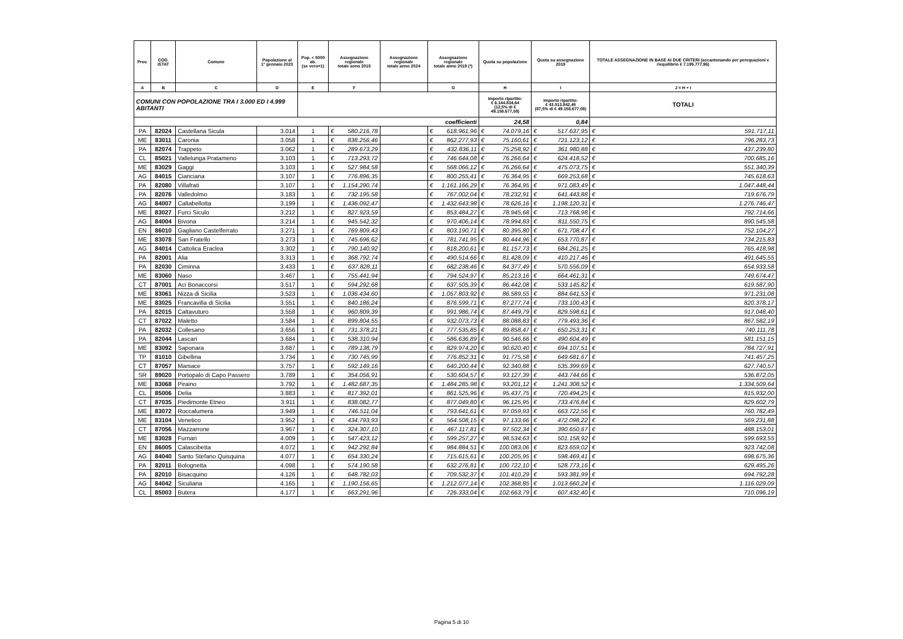| Prov. | COD. ISTAT | Comune | Popolazione al 1° gennaio 2023 | Pop. < 5000 ab. (se vero=1) | Assegnazione regionale totale anno 2015 | | Assegnazione regionale totale anno 2024 | Assegnazione regionale totale anno 2019 (*) | | Quota su popolazione | | Quota su assegnazione 2019 | | TOTALE ASSEGNAZIONE IN BASE AI DUE CRITERI (accantonando per perequazioni e riequilibrio € 7.195.777,96) | |
| --- | --- | --- | --- | --- | --- | --- | --- | --- | --- | --- | --- | --- | --- | --- | --- |
| A | B | C | D | E | F | | | G | | H | | I | | J = H + I | |
| COMUNI CON POPOLAZIONE TRA I 3.000 ED I 4.999 ABITANTI | | | | | | | | | | Importo ripartito: € 6.144.834,64 (12,5% di € 49.158.677,08) | | Importo ripartito: € 43.013.842,45 (87,5% di € 49.158.677,08) | | TOTALI | |
| coefficienti | | | | | | | | | | 24,58 | | 0,84 | | | |
| PA | 82024 | Castellana Sicula | 3.014 | 1 | € | 580.216,78 | | € | 618.961,96 | € | 74.079,16 | € | 517.637,95 | € | 591.717,11 |
| ME | 83011 | Caronia | 3.058 | 1 | € | 838.256,46 | | € | 862.277,93 | € | 75.160,61 | € | 721.123,12 | € | 796.283,73 |
| PA | 82074 | Trappeto | 3.062 | 1 | € | 289.673,29 | | € | 432.836,11 | € | 75.258,92 | € | 361.980,88 | € | 437.239,80 |
| CL | 85021 | Vallelunga Pratameno | 3.103 | 1 | € | 713.293,72 | | € | 746.644,08 | € | 76.266,64 | € | 624.418,52 | € | 700.685,16 |
| ME | 83029 | Gaggi | 3.103 | 1 | € | 527.984,58 | | € | 568.066,12 | € | 76.266,64 | € | 475.073,75 | € | 551.340,39 |
| AG | 84015 | Cianciana | 3.107 | 1 | € | 776.896,35 | | € | 800.255,41 | € | 76.364,95 | € | 669.253,68 | € | 745.618,63 |
| PA | 82080 | Villafrati | 3.107 | 1 | € | 1.154.290,74 | | € | 1.161.166,29 | € | 76.364,95 | € | 971.083,49 | € | 1.047.448,44 |
| PA | 82076 | Valledolmo | 3.183 | 1 | € | 732.195,58 | | € | 767.002,04 | € | 78.232,91 | € | 641.443,88 | € | 719.676,79 |
| AG | 84007 | Caltabellotta | 3.199 | 1 | € | 1.436.092,47 | | € | 1.432.643,98 | € | 78.626,16 | € | 1.198.120,31 | € | 1.276.746,47 |
| ME | 83027 | Furci Siculo | 3.212 | 1 | € | 827.923,59 | | € | 853.484,27 | € | 78.945,68 | € | 713.768,98 | € | 792.714,66 |
| AG | 84004 | Bivona | 3.214 | 1 | € | 945.542,32 | | € | 970.406,14 | € | 78.994,83 | € | 811.550,75 | € | 890.545,58 |
| EN | 86010 | Gagliano Castelferrato | 3.271 | 1 | € | 769.809,43 | | € | 803.190,71 | € | 80.395,80 | € | 671.708,47 | € | 752.104,27 |
| ME | 83078 | San Fratello | 3.273 | 1 | € | 745.696,62 | | € | 781.741,95 | € | 80.444,96 | € | 653.770,87 | € | 734.215,83 |
| AG | 84014 | Cattolica Eraclea | 3.302 | 1 | € | 790.140,92 | | € | 818.200,61 | € | 81.157,73 | € | 684.261,25 | € | 765.418,98 |
| PA | 82001 | Alia | 3.313 | 1 | € | 368.792,74 | | € | 490.514,66 | € | 81.428,09 | € | 410.217,46 | € | 491.645,55 |
| PA | 82030 | Ciminna | 3.433 | 1 | € | 637.828,11 | | € | 682.238,46 | € | 84.377,49 | € | 570.556,09 | € | 654.933,58 |
| ME | 83060 | Naso | 3.467 | 1 | € | 755.441,94 | | € | 794.524,97 | € | 85.213,16 | € | 664.461,31 | € | 749.674,47 |
| CT | 87001 | Aci Bonaccorsi | 3.517 | 1 | € | 594.292,68 | | € | 637.505,39 | € | 86.442,08 | € | 533.145,82 | € | 619.587,90 |
| ME | 83061 | Nizza di Sicilia | 3.523 | 1 | € | 1.036.434,60 | | € | 1.057.803,92 | € | 86.589,55 | € | 884.641,53 | € | 971.231,08 |
| ME | 83025 | Francavilla di Sicilia | 3.551 | 1 | € | 840.186,24 | | € | 876.599,71 | € | 87.277,74 | € | 733.100,43 | € | 820.378,17 |
| PA | 82015 | Caltavuturo | 3.558 | 1 | € | 960.809,39 | | € | 991.986,74 | € | 87.449,79 | € | 829.598,61 | € | 917.048,40 |
| CT | 87022 | Maletto | 3.584 | 1 | € | 899.804,55 | | € | 932.073,73 | € | 88.088,83 | € | 779.493,36 | € | 867.582,19 |
| PA | 82032 | Collesano | 3.656 | 1 | € | 731.378,21 | | € | 777.535,85 | € | 89.858,47 | € | 650.253,31 | € | 740.111,78 |
| PA | 82044 | Lascari | 3.684 | 1 | € | 538.310,94 | | € | 586.636,89 | € | 90.546,66 | € | 490.604,49 | € | 581.151,15 |
| ME | 83092 | Saponara | 3.687 | 1 | € | 789.138,79 | | € | 829.974,20 | € | 90.620,40 | € | 694.107,51 | € | 784.727,91 |
| TP | 81010 | Gibellina | 3.734 | 1 | € | 730.745,99 | | € | 776.852,31 | € | 91.775,58 | € | 649.681,67 | € | 741.457,25 |
| CT | 87057 | Maniace | 3.757 | 1 | € | 592.149,16 | | € | 640.200,44 | € | 92.340,88 | € | 535.399,69 | € | 627.740,57 |
| SR | 89020 | Portopalo di Capo Passero | 3.789 | 1 | € | 354.056,91 | | € | 530.604,57 | € | 93.127,39 | € | 443.744,66 | € | 536.872,05 |
| ME | 83068 | Piraino | 3.792 | 1 | € | 1.482.687,35 | | € | 1.484.285,98 | € | 93.201,12 | € | 1.241.308,52 | € | 1.334.509,64 |
| CL | 85006 | Delia | 3.883 | 1 | € | 817.392,01 | | € | 861.525,96 | € | 95.437,75 | € | 720.494,25 | € | 815.932,00 |
| CT | 87035 | Piedimonte Etneo | 3.911 | 1 | € | 838.082,77 | | € | 877.049,80 | € | 96.125,95 | € | 733.476,84 | € | 829.602,79 |
| ME | 83072 | Roccalumera | 3.949 | 1 | € | 746.511,04 | | € | 793.641,61 | € | 97.059,93 | € | 663.722,56 | € | 760.782,49 |
| ME | 83104 | Venetico | 3.952 | 1 | € | 434.793,93 | | € | 564.508,15 | € | 97.133,66 | € | 472.098,22 | € | 569.231,88 |
| CT | 87056 | Mazzarrone | 3.967 | 1 | € | 324.307,10 | | € | 467.117,81 | € | 97.502,34 | € | 390.650,67 | € | 488.153,01 |
| ME | 83028 | Furnari | 4.009 | 1 | € | 547.423,12 | | € | 599.257,27 | € | 98.534,63 | € | 501.158,92 | € | 599.693,55 |
| EN | 86005 | Calascibetta | 4.072 | 1 | € | 942.292,84 | | € | 984.884,51 | € | 100.083,06 | € | 823.659,02 | € | 923.742,08 |
| AG | 84040 | Santo Stefano Quisquina | 4.077 | 1 | € | 654.330,24 | | € | 715.615,61 | € | 100.205,95 | € | 598.469,41 | € | 698.675,36 |
| PA | 82011 | Bolognetta | 4.098 | 1 | € | 574.190,58 | | € | 632.276,81 | € | 100.722,10 | € | 528.773,16 | € | 629.495,26 |
| PA | 82010 | Bisacquino | 4.126 | 1 | € | 648.782,03 | | € | 709.532,37 | € | 101.410,29 | € | 593.381,99 | € | 694.792,28 |
| AG | 84042 | Siculiana | 4.165 | 1 | € | 1.190.156,65 | | € | 1.212.077,14 | € | 102.368,85 | € | 1.013.660,24 | € | 1.116.029,09 |
| CL | 85003 | Butera | 4.177 | 1 | € | 663.291,96 | | € | 726.333,04 | € | 102.663,79 | € | 607.432,40 | € | 710.096,19 |
Pagina 5 di 10